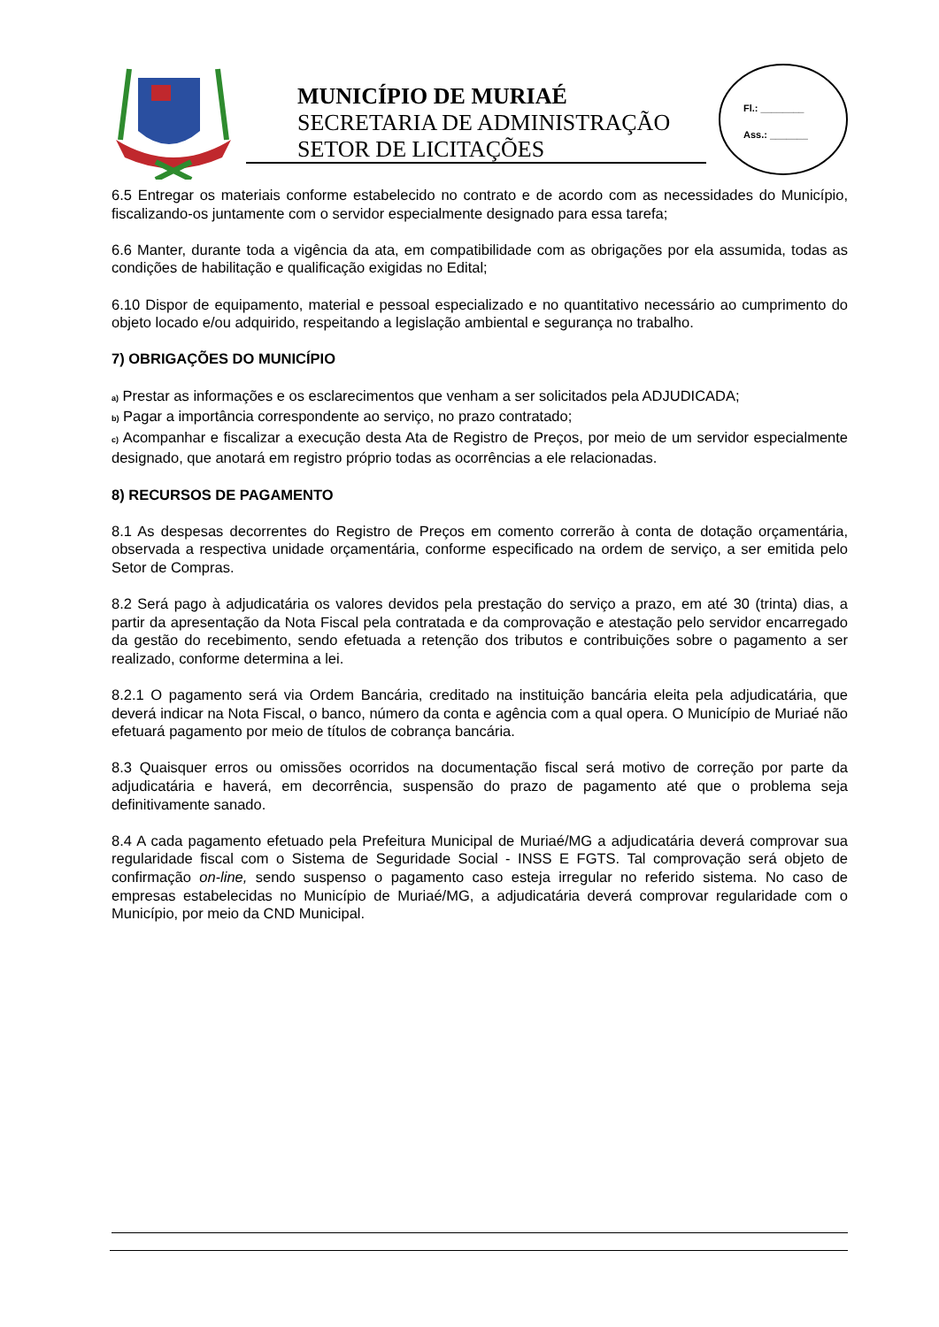MUNICÍPIO DE MURIAÉ
SECRETARIA DE ADMINISTRAÇÃO
SETOR DE LICITAÇÕES
Fl.: ________
Ass.: _______
6.5 Entregar os materiais conforme estabelecido no contrato e de acordo com as necessidades do Município, fiscalizando-os juntamente com o servidor especialmente designado para essa tarefa;
6.6 Manter, durante toda a vigência da ata, em compatibilidade com as obrigações por ela assumida, todas as condições de habilitação e qualificação exigidas no Edital;
6.10 Dispor de equipamento, material e pessoal especializado e no quantitativo necessário ao cumprimento do objeto locado e/ou adquirido, respeitando a legislação ambiental e segurança no trabalho.
7) OBRIGAÇÕES DO MUNICÍPIO
a) Prestar as informações e os esclarecimentos que venham a ser solicitados pela ADJUDICADA;
b) Pagar a importância correspondente ao serviço, no prazo contratado;
c) Acompanhar e fiscalizar a execução desta Ata de Registro de Preços, por meio de um servidor especialmente designado, que anotará em registro próprio todas as ocorrências a ele relacionadas.
8) RECURSOS DE PAGAMENTO
8.1 As despesas decorrentes do Registro de Preços em comento correrão à conta de dotação orçamentária, observada a respectiva unidade orçamentária, conforme especificado na ordem de serviço, a ser emitida pelo Setor de Compras.
8.2 Será pago à adjudicatária os valores devidos pela prestação do serviço a prazo, em até 30 (trinta) dias, a partir da apresentação da Nota Fiscal pela contratada e da comprovação e atestação pelo servidor encarregado da gestão do recebimento, sendo efetuada a retenção dos tributos e contribuições sobre o pagamento a ser realizado, conforme determina a lei.
8.2.1 O pagamento será via Ordem Bancária, creditado na instituição bancária eleita pela adjudicatária, que deverá indicar na Nota Fiscal, o banco, número da conta e agência com a qual opera. O Município de Muriaé não efetuará pagamento por meio de títulos de cobrança bancária.
8.3 Quaisquer erros ou omissões ocorridos na documentação fiscal será motivo de correção por parte da adjudicatária e haverá, em decorrência, suspensão do prazo de pagamento até que o problema seja definitivamente sanado.
8.4 A cada pagamento efetuado pela Prefeitura Municipal de Muriaé/MG a adjudicatária deverá comprovar sua regularidade fiscal com o Sistema de Seguridade Social - INSS E FGTS. Tal comprovação será objeto de confirmação on-line, sendo suspenso o pagamento caso esteja irregular no referido sistema. No caso de empresas estabelecidas no Município de Muriaé/MG, a adjudicatária deverá comprovar regularidade com o Município, por meio da CND Municipal.